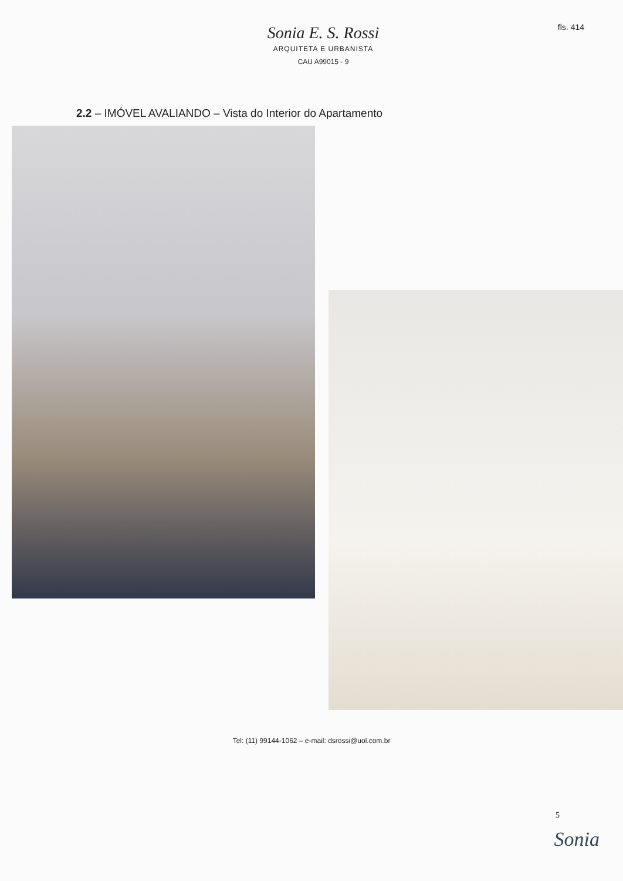fls. 414
Sonia E. S. Rossi
ARQUITETA E URBANISTA
CAU A99015 - 9
2.2 – IMÓVEL AVALIANDO – Vista do Interior do Apartamento
Tel: (11) 99144-1062 – e-mail: dsrossi@uol.com.br
5
Sonia